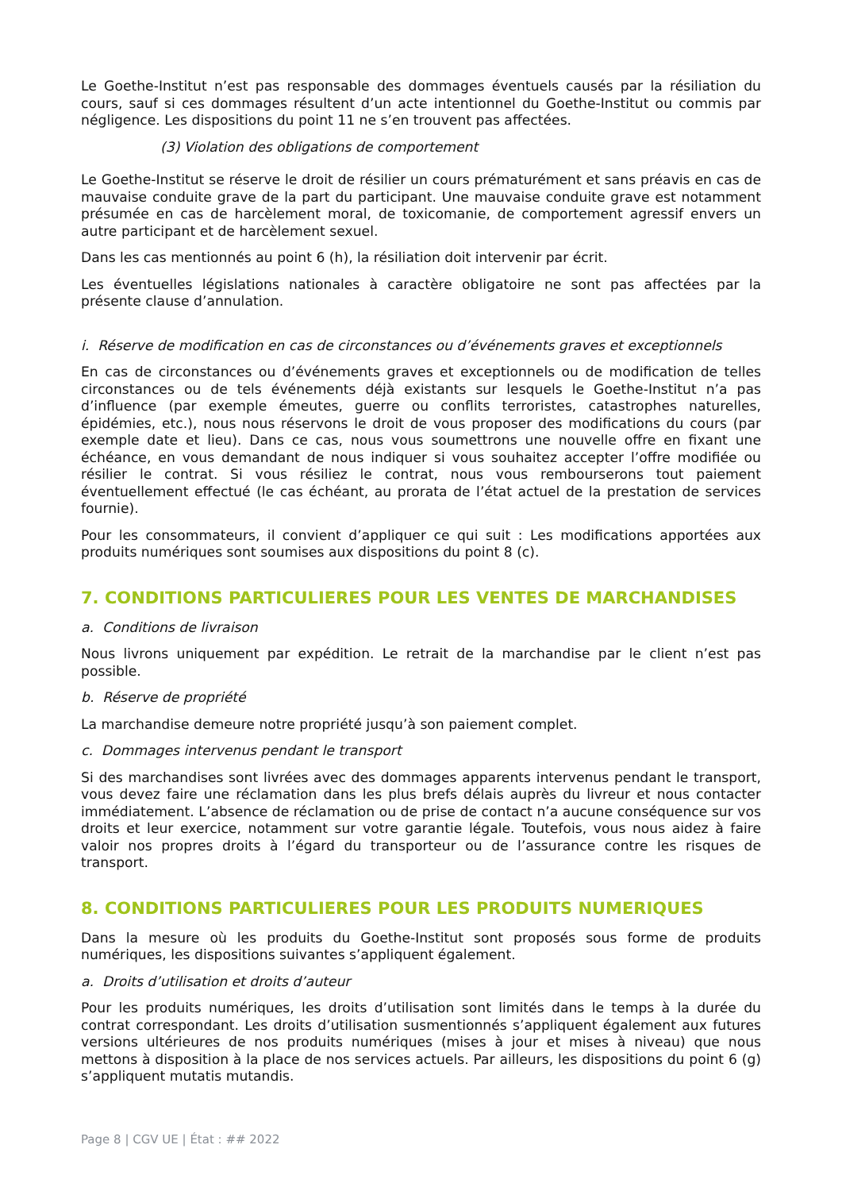Le Goethe-Institut n’est pas responsable des dommages éventuels causés par la résiliation du cours, sauf si ces dommages résultent d’un acte intentionnel du Goethe-Institut ou commis par négligence. Les dispositions du point 11 ne s’en trouvent pas affectées.
(3) Violation des obligations de comportement
Le Goethe-Institut se réserve le droit de résilier un cours prématurément et sans préavis en cas de mauvaise conduite grave de la part du participant. Une mauvaise conduite grave est notamment présumée en cas de harcèlement moral, de toxicomanie, de comportement agressif envers un autre participant et de harcèlement sexuel.
Dans les cas mentionnés au point 6 (h), la résiliation doit intervenir par écrit.
Les éventuelles législations nationales à caractère obligatoire ne sont pas affectées par la présente clause d’annulation.
i. Réserve de modification en cas de circonstances ou d’événements graves et exceptionnels
En cas de circonstances ou d’événements graves et exceptionnels ou de modification de telles circonstances ou de tels événements déjà existants sur lesquels le Goethe-Institut n’a pas d’influence (par exemple émeutes, guerre ou conflits terroristes, catastrophes naturelles, épidémies, etc.), nous nous réservons le droit de vous proposer des modifications du cours (par exemple date et lieu). Dans ce cas, nous vous soumettrons une nouvelle offre en fixant une échéance, en vous demandant de nous indiquer si vous souhaitez accepter l’offre modifiée ou résilier le contrat. Si vous résiliez le contrat, nous vous rembourserons tout paiement éventuellement effectué (le cas échéant, au prorata de l’état actuel de la prestation de services fournie).
Pour les consommateurs, il convient d’appliquer ce qui suit : Les modifications apportées aux produits numériques sont soumises aux dispositions du point 8 (c).
7. CONDITIONS PARTICULIERES POUR LES VENTES DE MARCHANDISES
a. Conditions de livraison
Nous livrons uniquement par expédition. Le retrait de la marchandise par le client n’est pas possible.
b. Réserve de propriété
La marchandise demeure notre propriété jusqu’à son paiement complet.
c. Dommages intervenus pendant le transport
Si des marchandises sont livrées avec des dommages apparents intervenus pendant le transport, vous devez faire une réclamation dans les plus brefs délais auprès du livreur et nous contacter immédiatement. L’absence de réclamation ou de prise de contact n’a aucune conséquence sur vos droits et leur exercice, notamment sur votre garantie légale. Toutefois, vous nous aidez à faire valoir nos propres droits à l’égard du transporteur ou de l’assurance contre les risques de transport.
8. CONDITIONS PARTICULIERES POUR LES PRODUITS NUMERIQUES
Dans la mesure où les produits du Goethe-Institut sont proposés sous forme de produits numériques, les dispositions suivantes s’appliquent également.
a. Droits d’utilisation et droits d’auteur
Pour les produits numériques, les droits d’utilisation sont limités dans le temps à la durée du contrat correspondant. Les droits d’utilisation susmentionnés s’appliquent également aux futures versions ultérieures de nos produits numériques (mises à jour et mises à niveau) que nous mettons à disposition à la place de nos services actuels. Par ailleurs, les dispositions du point 6 (g) s’appliquent mutatis mutandis.
Page 8 | CGV UE | État : ## 2022